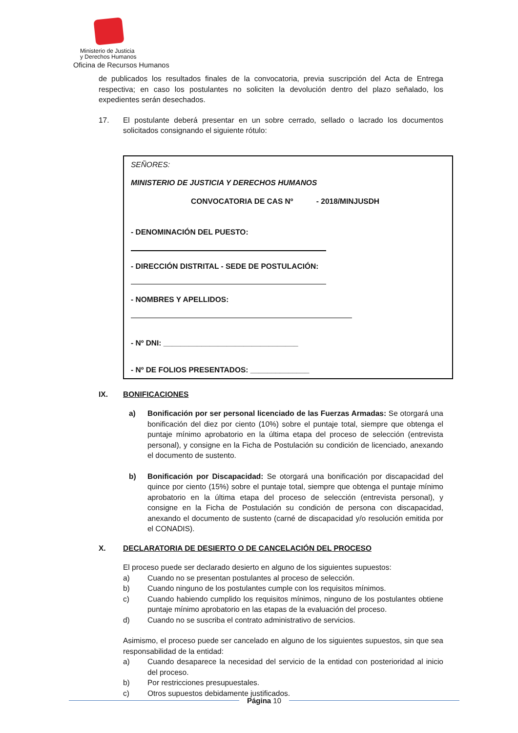Ministerio de Justicia
y Derechos Humanos
Oficina de Recursos Humanos
de publicados los resultados finales de la convocatoria, previa suscripción del Acta de Entrega respectiva; en caso los postulantes no soliciten la devolución dentro del plazo señalado, los expedientes serán desechados.
17. El postulante deberá presentar en un sobre cerrado, sellado o lacrado los documentos solicitados consignando el siguiente rótulo:
SEÑORES:
MINISTERIO DE JUSTICIA Y DERECHOS HUMANOS
CONVOCATORIA DE CAS Nº - 2018/MINJUSDH
- DENOMINACIÓN DEL PUESTO:
- DIRECCIÓN DISTRITAL - SEDE DE POSTULACIÓN:
- NOMBRES Y APELLIDOS:
- Nº DNI: ________________________________
- Nº DE FOLIOS PRESENTADOS: ______________
IX. BONIFICACIONES
a) Bonificación por ser personal licenciado de las Fuerzas Armadas: Se otorgará una bonificación del diez por ciento (10%) sobre el puntaje total, siempre que obtenga el puntaje mínimo aprobatorio en la última etapa del proceso de selección (entrevista personal), y consigne en la Ficha de Postulación su condición de licenciado, anexando el documento de sustento.
b) Bonificación por Discapacidad: Se otorgará una bonificación por discapacidad del quince por ciento (15%) sobre el puntaje total, siempre que obtenga el puntaje mínimo aprobatorio en la última etapa del proceso de selección (entrevista personal), y consigne en la Ficha de Postulación su condición de persona con discapacidad, anexando el documento de sustento (carné de discapacidad y/o resolución emitida por el CONADIS).
X. DECLARATORIA DE DESIERTO O DE CANCELACIÓN DEL PROCESO
El proceso puede ser declarado desierto en alguno de los siguientes supuestos:
a) Cuando no se presentan postulantes al proceso de selección.
b) Cuando ninguno de los postulantes cumple con los requisitos mínimos.
c) Cuando habiendo cumplido los requisitos mínimos, ninguno de los postulantes obtiene puntaje mínimo aprobatorio en las etapas de la evaluación del proceso.
d) Cuando no se suscriba el contrato administrativo de servicios.
Asimismo, el proceso puede ser cancelado en alguno de los siguientes supuestos, sin que sea responsabilidad de la entidad:
a) Cuando desaparece la necesidad del servicio de la entidad con posterioridad al inicio del proceso.
b) Por restricciones presupuestales.
c) Otros supuestos debidamente justificados.
Página 10